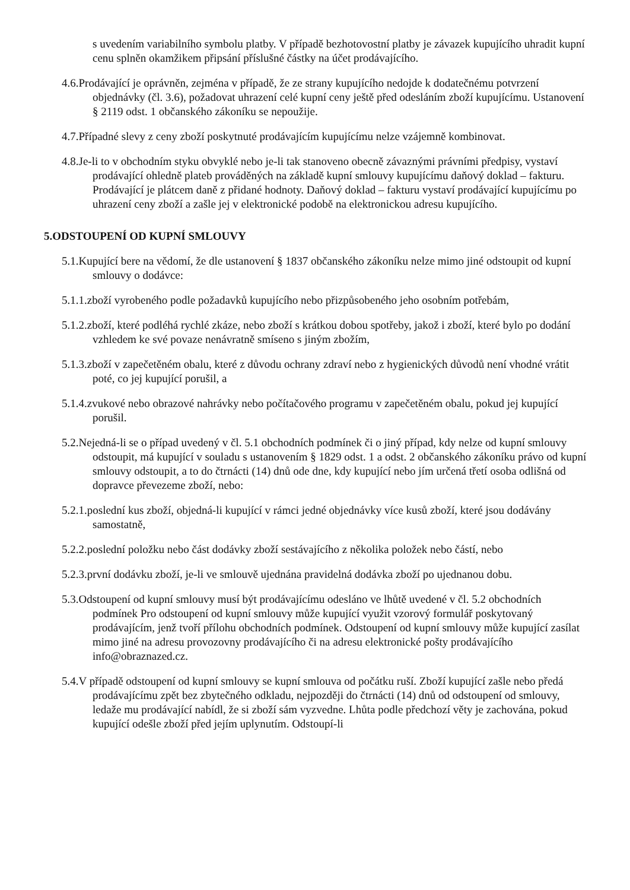s uvedením variabilního symbolu platby. V případě bezhotovostní platby je závazek kupujícího uhradit kupní cenu splněn okamžikem připsání příslušné částky na účet prodávajícího.
4.6.Prodávající je oprávněn, zejména v případě, že ze strany kupujícího nedojde k dodatečnému potvrzení objednávky (čl. 3.6), požadovat uhrazení celé kupní ceny ještě před odesláním zboží kupujícímu. Ustanovení § 2119 odst. 1 občanského zákoníku se nepoužije.
4.7.Případné slevy z ceny zboží poskytnuté prodávajícím kupujícímu nelze vzájemně kombinovat.
4.8.Je-li to v obchodním styku obvyklé nebo je-li tak stanoveno obecně závaznými právními předpisy, vystaví prodávající ohledně plateb prováděných na základě kupní smlouvy kupujícímu daňový doklad – fakturu. Prodávající je plátcem daně z přidané hodnoty. Daňový doklad – fakturu vystaví prodávající kupujícímu po uhrazení ceny zboží a zašle jej v elektronické podobě na elektronickou adresu kupujícího.
5.ODSTOUPENÍ OD KUPNÍ SMLOUVY
5.1.Kupující bere na vědomí, že dle ustanovení § 1837 občanského zákoníku nelze mimo jiné odstoupit od kupní smlouvy o dodávce:
5.1.1.zboží vyrobeného podle požadavků kupujícího nebo přizpůsobeného jeho osobním potřebám,
5.1.2.zboží, které podléhá rychlé zkáze, nebo zboží s krátkou dobou spotřeby, jakož i zboží, které bylo po dodání vzhledem ke své povaze nenávratně smíseno s jiným zbožím,
5.1.3.zboží v zapečetěném obalu, které z důvodu ochrany zdraví nebo z hygienických důvodů není vhodné vrátit poté, co jej kupující porušil, a
5.1.4.zvukové nebo obrazové nahrávky nebo počítačového programu v zapečetěném obalu, pokud jej kupující porušil.
5.2.Nejedná-li se o případ uvedený v čl. 5.1 obchodních podmínek či o jiný případ, kdy nelze od kupní smlouvy odstoupit, má kupující v souladu s ustanovením § 1829 odst. 1 a odst. 2 občanského zákoníku právo od kupní smlouvy odstoupit, a to do čtrnácti (14) dnů ode dne, kdy kupující nebo jím určená třetí osoba odlišná od dopravce převezeme zboží, nebo:
5.2.1.poslední kus zboží, objedná-li kupující v rámci jedné objednávky více kusů zboží, které jsou dodávány samostatně,
5.2.2.poslední položku nebo část dodávky zboží sestávajícího z několika položek nebo částí, nebo
5.2.3.první dodávku zboží, je-li ve smlouvě ujednána pravidelná dodávka zboží po ujednanou dobu.
5.3.Odstoupení od kupní smlouvy musí být prodávajícímu odesláno ve lhůtě uvedené v čl. 5.2 obchodních podmínek Pro odstoupení od kupní smlouvy může kupující využit vzorový formulář poskytovaný prodávajícím, jenž tvoří přílohu obchodních podmínek. Odstoupení od kupní smlouvy může kupující zasílat mimo jiné na adresu provozovny prodávajícího či na adresu elektronické pošty prodávajícího info@obraznazed.cz.
5.4.V případě odstoupení od kupní smlouvy se kupní smlouva od počátku ruší. Zboží kupující zašle nebo předá prodávajícímu zpět bez zbytečného odkladu, nejpozději do čtrnácti (14) dnů od odstoupení od smlouvy, ledaže mu prodávající nabídl, že si zboží sám vyzvedne. Lhůta podle předchozí věty je zachována, pokud kupující odešle zboží před jejím uplynutím. Odstoupí-li